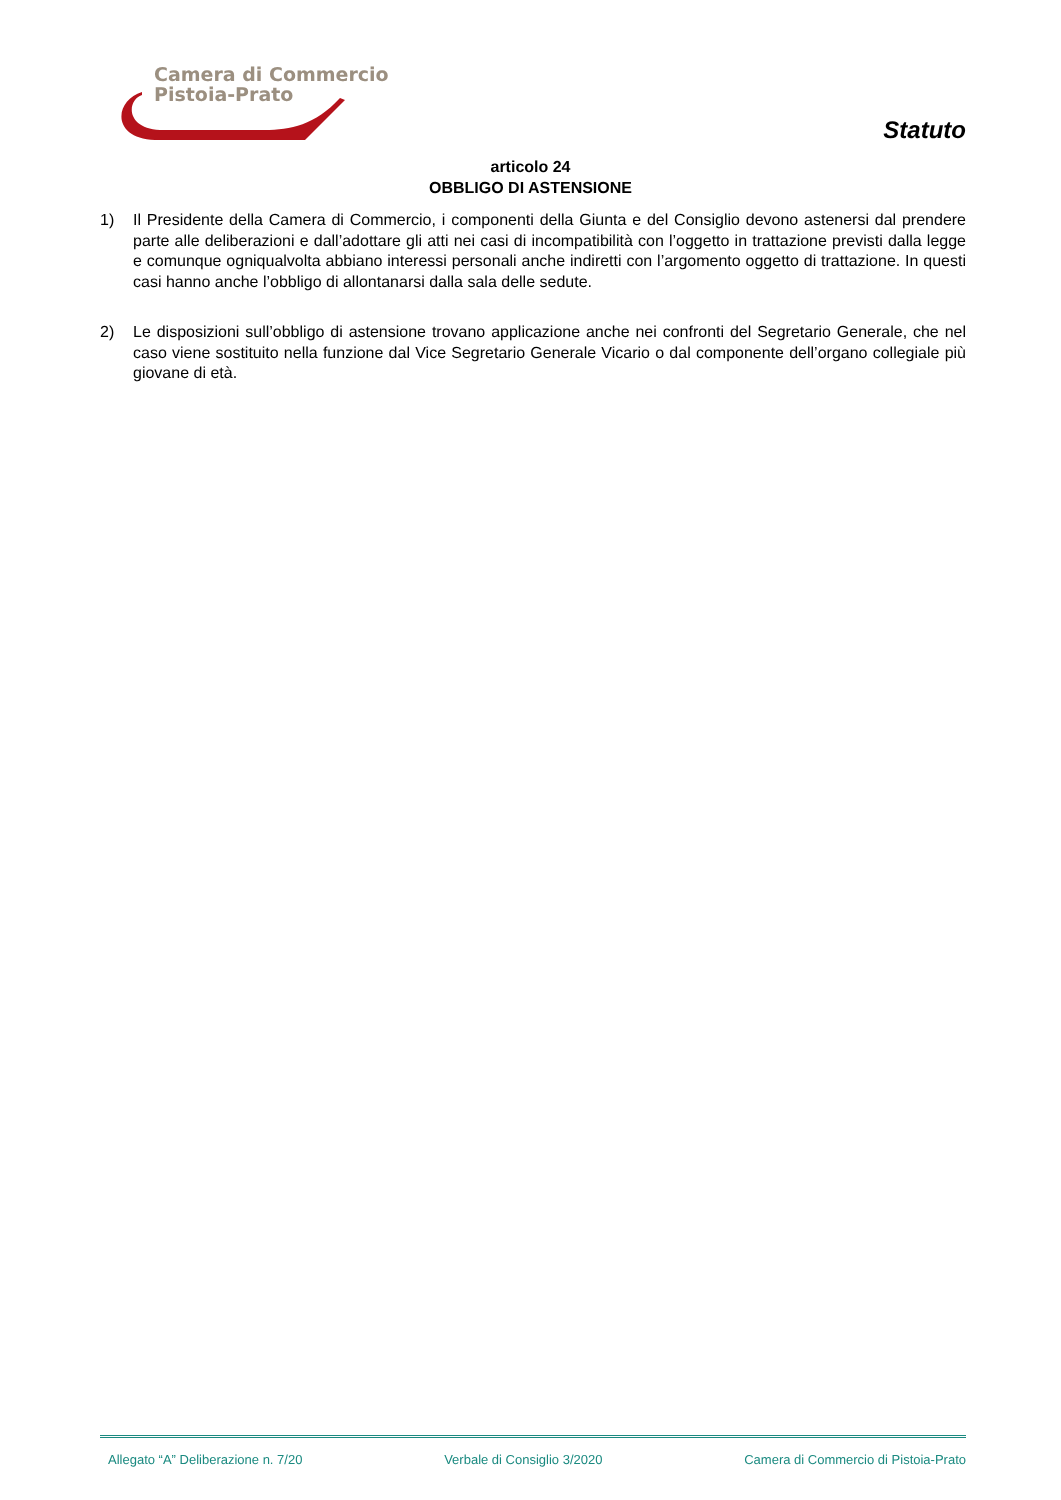Camera di Commercio
Pistoia-Prato
Statuto
articolo 24
OBBLIGO DI ASTENSIONE
1) Il Presidente della Camera di Commercio, i componenti della Giunta e del Consiglio devono astenersi dal prendere parte alle deliberazioni e dall’adottare gli atti nei casi di incompatibilità con l’oggetto in trattazione previsti dalla legge e comunque ogniqualvolta abbiano interessi personali anche indiretti con l’argomento oggetto di trattazione. In questi casi hanno anche l’obbligo di allontanarsi dalla sala delle sedute.
2) Le disposizioni sull’obbligo di astensione trovano applicazione anche nei confronti del Segretario Generale, che nel caso viene sostituito nella funzione dal Vice Segretario Generale Vicario o dal componente dell’organo collegiale più giovane di età.
Allegato “A” Deliberazione n. 7/20 Verbale di Consiglio 3/2020 Camera di Commercio di Pistoia-Prato